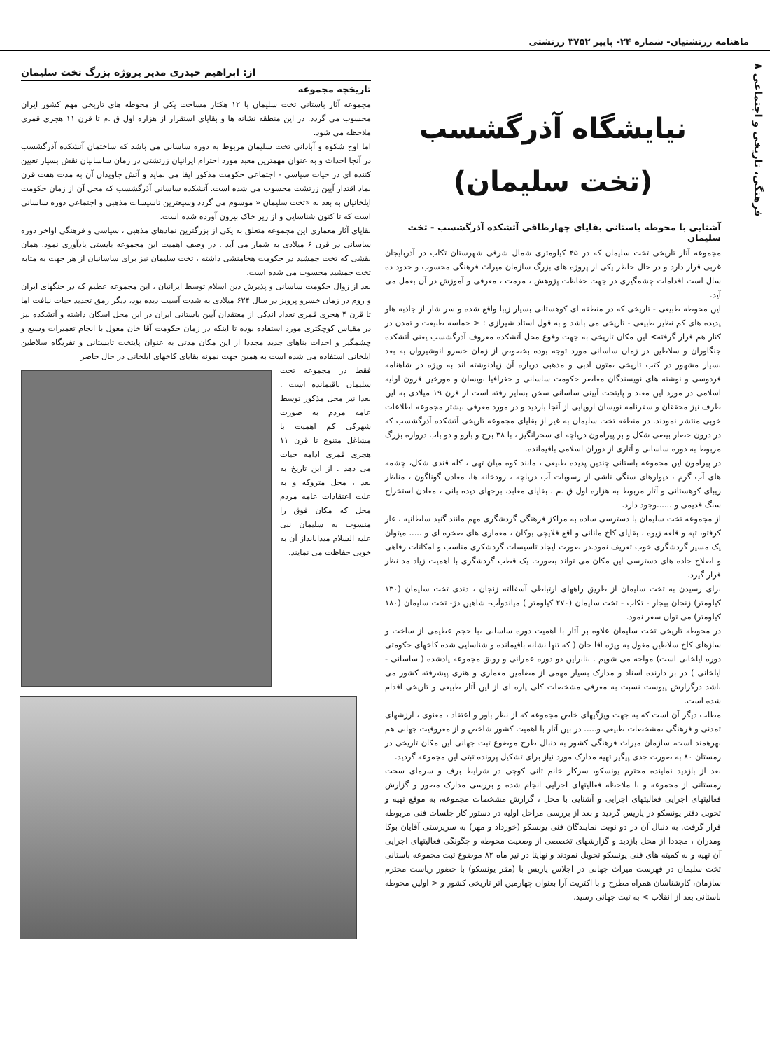ماهنامه زرتشتیان- شماره ۲۴- پاییز ۳۷۵۲ زرتشتی
فرهنگی، تاریخی و اجتماعی ۸
نیایشگاه آذرگشسب
(تخت سلیمان)
آشنایی با محوطه باستانی بقایای چهارطاقی آتشکده آذرگشسب - تخت سلیمان
مجموعه آثار تاریخی تخت سلیمان که در ۴۵ کیلومتری شمال شرقی شهرستان تکاب در آذربایجان غربی قرار دارد و در حال حاظر یکی از پروژه های بزرگ سازمان میراث فرهنگی محسوب و حدود ده سال است اقدامات چشمگیری در جهت حفاظت پژوهش ، مرمت ، معرفی و آموزش در آن بعمل می آید.
این محوطه طبیعی - تاریخی که در منطقه ای کوهستانی بسیار زیبا واقع شده و سر شار از جاذبه هاو پدیده های کم نظیر طبیعی - تاریخی می باشد و به قول استاد شیرازی : < حماسه طبیعت و تمدن در کنار هم قرار گرفته> این مکان تاریخی به جهت وقوع محل آتشکده معروف آذرگشسب یعنی آتشکده جنگاوران و سلاطین در زمان ساسانی مورد توجه بوده بخصوص از زمان خسرو انوشیروان به بعد بسیار مشهور در کتب تاریخی ،متون ادبی و مذهبی درباره آن زیادنوشته اند به ویژه در شاهنامه فردوسی و نوشته های نویسندگان معاصر حکومت ساسانی و جغرافیا نویسان و مورخین قرون اولیه اسلامی در مورد این معبد و پایتخت آیینی ساسانی سخن بسایر رفته است از قرن ۱۹ میلادی به این طرف نیز محققان و سفرنامه نویسان اروپایی از آنجا بازدید و در مورد معرفی بیشتر مجموعه اطلاعات خوبی منتشر نمودند. در منطقه تخت سلیمان به غیر از بقایای مجموعه تاریخی آتشکده آذرگشسب که در درون حصار بیضی شکل و بر پیرامون دریاچه ای سحرانگیز ، با ۳۸ برج و بارو و دو باب دروازه بزرگ مربوط به دوره ساسانی و آثاری از دوران اسلامی باقیمانده.
در پیرامون این مجموعه باستانی چندین پدیده طبیعی ، مانند کوه میان تهی ، کله قندی شکل، چشمه های آب گرم ، دیوارهای سنگی ناشی از رسوبات آب دریاچه ، رودخانه ها، معادن گوناگون ، مناظر زیبای کوهستانی و آثار مربوط به هزاره اول ق .م ، بقایای معابد، برجهای دیده بانی ، معادن استخراج سنگ قدیمی و ......وجود دارد.
از مجموعه تخت سلیمان با دسترسی ساده به مراکز فرهنگی گردشگری مهم مانند گنبد سلطانیه ، غار کرفتو، تپه و قلعه زیوه ، بقایای کاخ مانانی و اقع قلایچی بوکان ، معماری های صخره ای و ..... میتوان یک مسیر گردشگری خوب تعریف نمود.در صورت ایجاد تاسیسات گردشکری مناسب و امکانات رفاهی و اصلاح جاده های دسترسی این مکان می تواند بصورت یک قطب گردشگری با اهمیت زیاد مد نظر قرار گیرد.
برای رسیدن به تخت سلیمان از طریق راههای ارتباطی آسفالته زنجان ، دندی تخت سلیمان (۱۳۰ کیلومتر) زنجان بیجار - تکاب - تخت سلیمان (۲۷۰ کیلومتر ) میاندوآب- شاهین دژ- تخت سلیمان (۱۸۰ کیلومتر) می توان سفر نمود.
در محوطه تاریخی تخت سلیمان علاوه بر آثار با اهمیت دوره ساسانی ،با حجم عظیمی از ساخت و سازهای کاخ سلاطین مغول به ویژه اقا خان ( که تنها نشانه باقیمانده و شناسایی شده کاخهای حکومتی دوره ایلخانی است) مواجه می شویم . بنابراین دو دوره عمرانی و رونق مجموعه یادشده ( ساسانی - ایلخانی ) در بر دارنده اسناد و مدارک بسیار مهمی از مضامین معماری و هنری پیشرفته کشور می باشد درگزارش پیوست نسبت به معرفی مشخصات کلی پاره ای از این آثار طبیعی و تاریخی اقدام شده است.
مطلب دیگر آن است که به جهت ویژگیهای خاص مجموعه که از نظر باور و اعتقاد ، معنوی ، ارزشهای تمدنی و فرهنگی ،مشخصات طبیعی و..... در بین آثار با اهمیت کشور شاخص و از معروفیت جهانی هم بهرهمند است، سازمان میراث فرهنگی کشور به دنبال طرح موضوع ثبت جهانی این مکان تاریخی در زمستان ۸۰ به صورت جدی پیگیر تهیه مدارک مورد نیاز برای تشکیل پرونده ثبتی این مجموعه گردید.
بعد از بازدید نماینده محترم یونسکو، سرکار خانم تانی کوچی در شرایط برف و سرمای سخت زمستانی از مجموعه و با ملاحظه فعالیتهای اجرایی انجام شده و بررسی مدارک مصور و گزارش فعالیتهای اجرایی فعالیتهای اجرایی و آشنایی با محل ، گزارش مشخصات مجموعه، به موقع تهیه و تحویل دفتر یونسکو در پاریس گردید و بعد از بررسی مراحل اولیه در دستور کار جلسات فنی مربوطه قرار گرفت. به دنبال آن در دو نوبت نمایندگان فنی یونسکو (خورداد و مهر) به سرپرستی آقایان بوکا ومدران ، مجددا از محل بازدید و گزارشهای تخصصی از وضعیت محوطه و چگونگی فعالیتهای اجرایی آن تهیه و به کمیته های فنی یونسکو تحویل نمودند و نهایتا در تیر ماه ۸۲ موضوع ثبت مجموعه باستانی تخت سلیمان در فهرست میراث جهانی در اجلاس پاریس با (مقر یونسکو) با حضور ریاست محترم سازمان، کارشناسان همراه مطرح و با اکثریت آرا بعنوان چهارمین اثر تاریخی کشور و < اولین محوطه باستانی بعد از انقلاب > به ثبت جهانی رسید.
از: ابراهیم حیدری مدیر پروژه بزرگ تخت سلیمان
تاریخچه مجموعه
مجموعه آثار باستانی تخت سلیمان با ۱۲ هکتار مساحت یکی از محوطه های تاریخی مهم کشور ایران محسوب می گردد. در این منطقه نشانه ها و بقایای استقرار از هزاره اول ق .م تا قرن ۱۱ هجری قمری ملاحظه می شود.
اما اوج شکوه و آبادانی تخت سلیمان مربوط به دوره ساسانی می باشد که ساختمان آتشکده آذرگشسب در آنجا احداث و به عنوان مهمترین معبد مورد احترام ایرانیان زرتشتی در زمان ساسانیان نقش بسیار تعیین کننده ای در حیات سیاسی - اجتماعی حکومت مذکور ایفا می نماید و آتش جاویدان آن به مدت هفت قرن نماد اقتدار آیین زرتشت محسوب می شده است. آتشکده ساسانی آذرگشسب که محل آن از زمان حکومت ایلخانیان به بعد به «تخت سلیمان « موسوم می گردد وسیعترین تاسیسات مذهبی و اجتماعی دوره ساسانی است که تا کنون شناسایی و از زیر خاک بیرون آورده شده است.
بقایای آثار معماری این مجموعه متعلق به یکی از بزرگترین نمادهای مذهبی ، سیاسی و فرهنگی اواخر دوره ساسانی در قرن ۶ میلادی به شمار می آید . در وصف اهمیت این مجموعه بایستی یادآوری نمود. همان نقشی که تخت جمشید در حکومت هخامنشی داشته ، تخت سلیمان نیز برای ساسانیان از هر جهت به مثابه تخت جمشید محسوب می شده است.
بعد از زوال حکومت ساسانی و پذیرش دین اسلام توسط ایرانیان ، این مجموعه عظیم که در جنگهای ایران و روم در زمان خسرو پرویز در سال ۶۲۴ میلادی به شدت آسیب دیده بود، دیگر رمق تجدید حیات نیافت اما تا قرن ۴ هجری قمری تعداد اندکی از معتقدان آیین باستانی ایران در این محل اسکان داشته و آتشکده نیز در مقیاس کوچکتری مورد استفاده بوده تا اینکه در زمان حکومت آقا خان مغول با انجام تعمیرات وسیع و چشمگیر و احداث بناهای جدید مجددا از این مکان مدتی به عنوان پایتخت تابستانی و تفریگاه سلاطین ایلخانی استفاده می شده است به همین جهت نمونه بقایای کاخهای ایلخانی در حال حاضر
فقط در مجموعه تخت سلیمان باقیمانده است . بعدا نیز محل مذکور توسط عامه مردم به صورت شهرکی کم اهمیت با مشاغل متنوع تا قرن ۱۱ هجری قمری ادامه حیات می دهد . از این تاریخ به بعد ، محل متروکه و به علت اعتقادات عامه مردم محل که مکان فوق را منسوب به سلیمان نبی علیه السلام میدانانداز آن به خوبی حفاظت می نمایند.